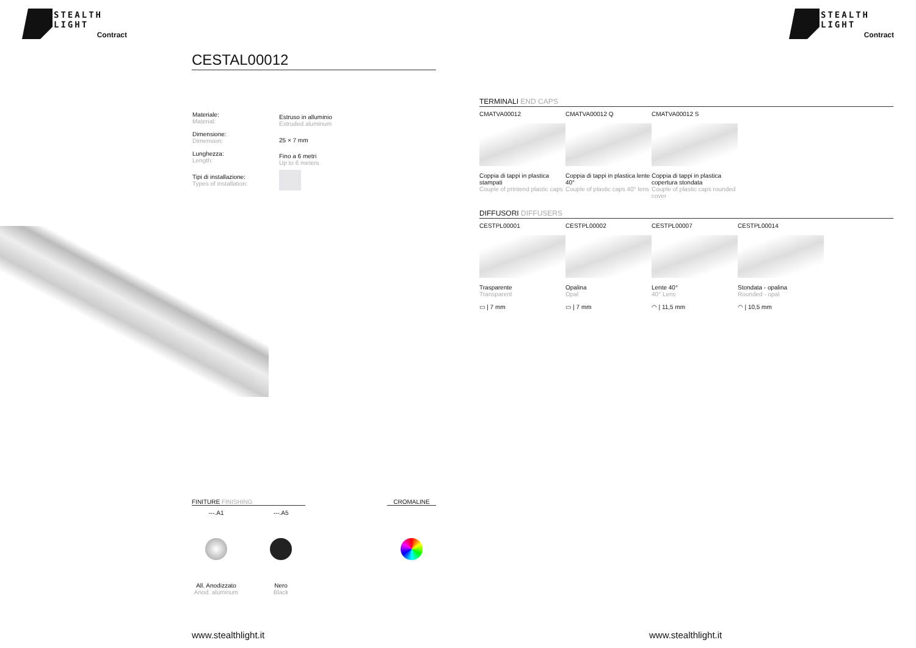STEALTH
LIGHT
Contract
STEALTH
LIGHT
Contract
CESTAL00012
| Materiale: Material: | Estruso in alluminio Extruded aluminum |
| Dimensione: Dimension: | 25 × 7 mm |
| Lunghezza: Length: | Fino a 6 metri Up to 6 meters |
| Tipi di installazione: Types of installation: | |
TERMINALI END CAPS
CMATVA00012
Coppia di tappi in plastica stampati
Couple of printend plastic caps
CMATVA00012 Q
Coppia di tappi in plastica lente 40°
Couple of plastic caps 40° lens
CMATVA00012 S
Coppia di tappi in plastica copertura stondata
Couple of plastic caps rounded cover
DIFFUSORI DIFFUSERS
CESTPL00001
Trasparente
Transparent
▭ | 7 mm
CESTPL00002
Opalina
Opal
▭ | 7 mm
CESTPL00007
Lente 40°
40° Lens
◠ | 11,5 mm
CESTPL00014
Stondata - opalina
Rounded - opal
◠ | 10,5 mm
FINITURE FINISHING CROMALINE
---.A1
All. Anodizzato
Anod. aluminum
---.A5
Nero
Black
www.stealthlight.it www.stealthlight.it